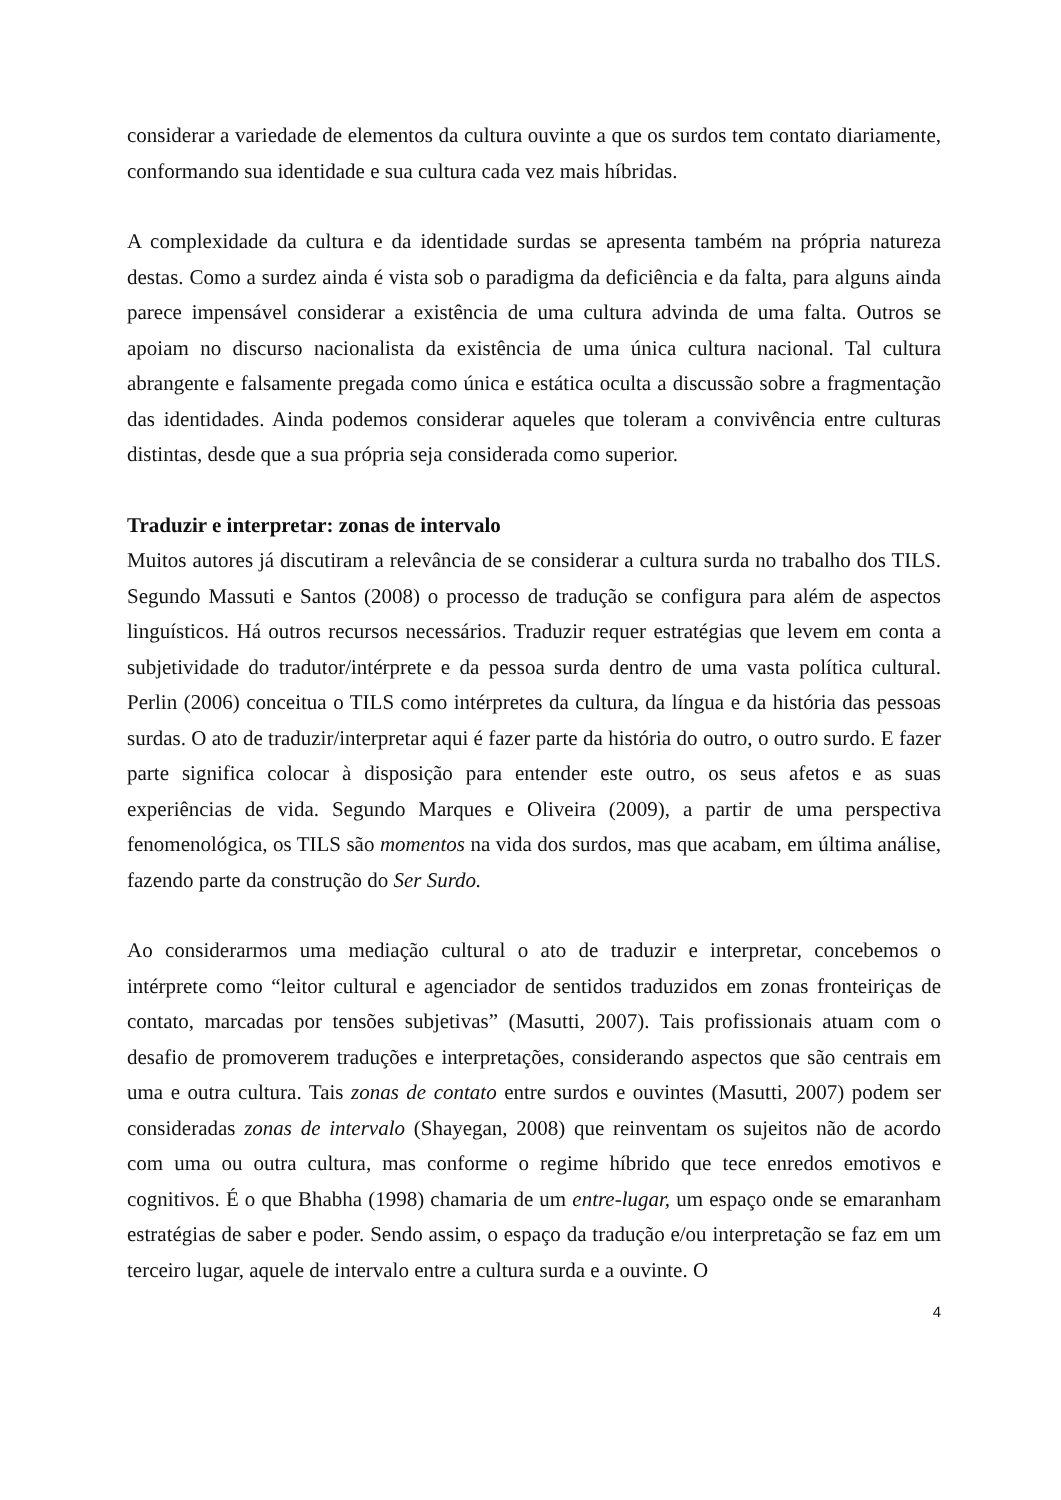considerar a variedade de elementos da cultura ouvinte a que os surdos tem contato diariamente, conformando sua identidade e sua cultura cada vez mais híbridas.
A complexidade da cultura e da identidade surdas se apresenta também na própria natureza destas. Como a surdez ainda é vista sob o paradigma da deficiência e da falta, para alguns ainda parece impensável considerar a existência de uma cultura advinda de uma falta. Outros se apoiam no discurso nacionalista da existência de uma única cultura nacional. Tal cultura abrangente e falsamente pregada como única e estática oculta a discussão sobre a fragmentação das identidades. Ainda podemos considerar aqueles que toleram a convivência entre culturas distintas, desde que a sua própria seja considerada como superior.
Traduzir e interpretar: zonas de intervalo
Muitos autores já discutiram a relevância de se considerar a cultura surda no trabalho dos TILS. Segundo Massuti e Santos (2008) o processo de tradução se configura para além de aspectos linguísticos. Há outros recursos necessários. Traduzir requer estratégias que levem em conta a subjetividade do tradutor/intérprete e da pessoa surda dentro de uma vasta política cultural. Perlin (2006) conceitua o TILS como intérpretes da cultura, da língua e da história das pessoas surdas. O ato de traduzir/interpretar aqui é fazer parte da história do outro, o outro surdo. E fazer parte significa colocar à disposição para entender este outro, os seus afetos e as suas experiências de vida. Segundo Marques e Oliveira (2009), a partir de uma perspectiva fenomenológica, os TILS são momentos na vida dos surdos, mas que acabam, em última análise, fazendo parte da construção do Ser Surdo.
Ao considerarmos uma mediação cultural o ato de traduzir e interpretar, concebemos o intérprete como “leitor cultural e agenciador de sentidos traduzidos em zonas fronteiriças de contato, marcadas por tensões subjetivas” (Masutti, 2007). Tais profissionais atuam com o desafio de promoverem traduções e interpretações, considerando aspectos que são centrais em uma e outra cultura. Tais zonas de contato entre surdos e ouvintes (Masutti, 2007) podem ser consideradas zonas de intervalo (Shayegan, 2008) que reinventam os sujeitos não de acordo com uma ou outra cultura, mas conforme o regime híbrido que tece enredos emotivos e cognitivos. É o que Bhabha (1998) chamaria de um entre-lugar, um espaço onde se emaranham estratégias de saber e poder. Sendo assim, o espaço da tradução e/ou interpretação se faz em um terceiro lugar, aquele de intervalo entre a cultura surda e a ouvinte. O
4